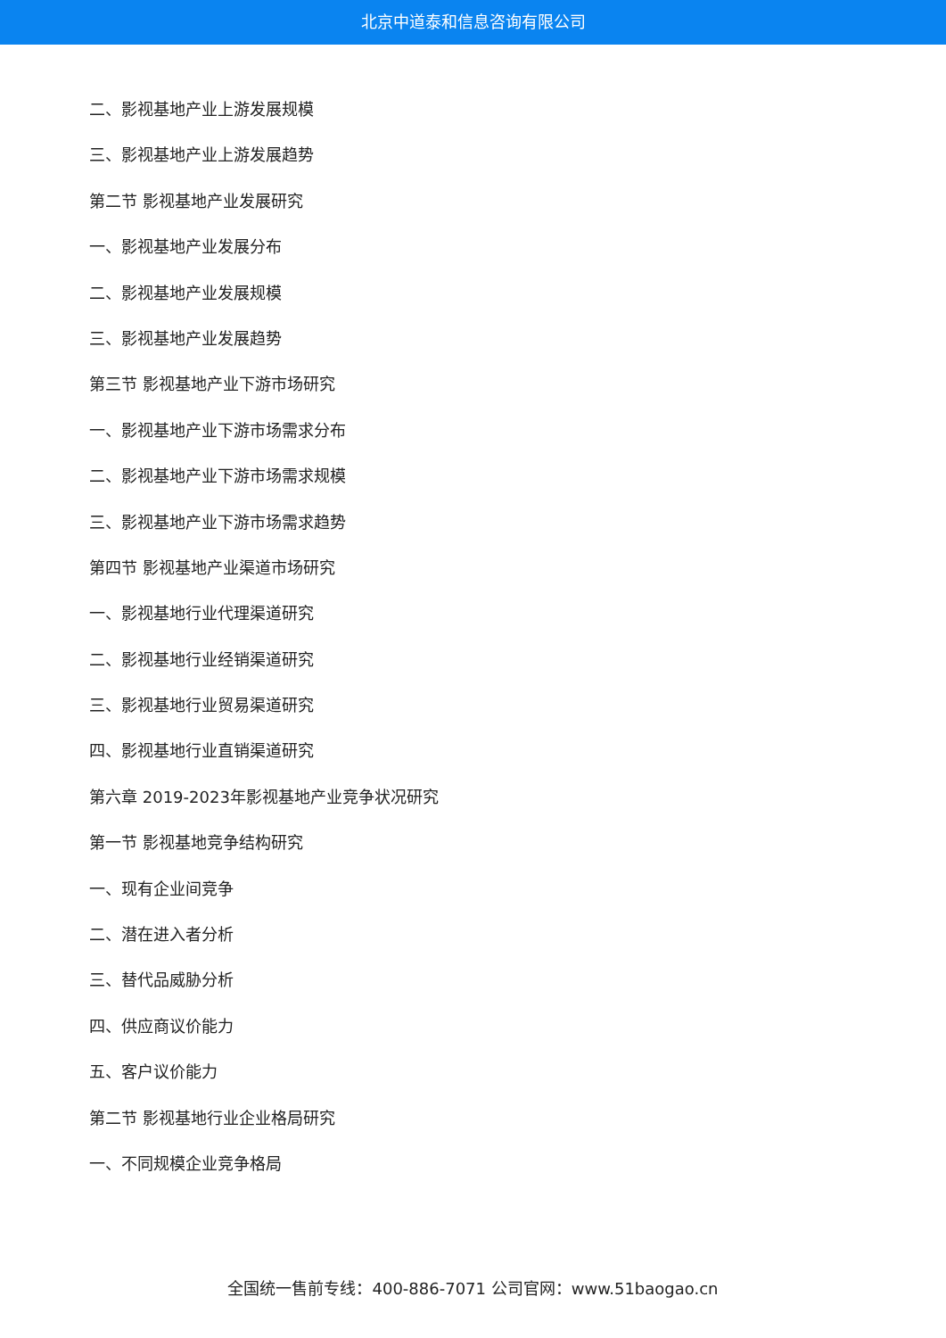北京中道泰和信息咨询有限公司
二、影视基地产业上游发展规模
三、影视基地产业上游发展趋势
第二节 影视基地产业发展研究
一、影视基地产业发展分布
二、影视基地产业发展规模
三、影视基地产业发展趋势
第三节 影视基地产业下游市场研究
一、影视基地产业下游市场需求分布
二、影视基地产业下游市场需求规模
三、影视基地产业下游市场需求趋势
第四节 影视基地产业渠道市场研究
一、影视基地行业代理渠道研究
二、影视基地行业经销渠道研究
三、影视基地行业贸易渠道研究
四、影视基地行业直销渠道研究
第六章 2019-2023年影视基地产业竞争状况研究
第一节 影视基地竞争结构研究
一、现有企业间竞争
二、潜在进入者分析
三、替代品威胁分析
四、供应商议价能力
五、客户议价能力
第二节 影视基地行业企业格局研究
一、不同规模企业竞争格局
全国统一售前专线：400-886-7071 公司官网：www.51baogao.cn